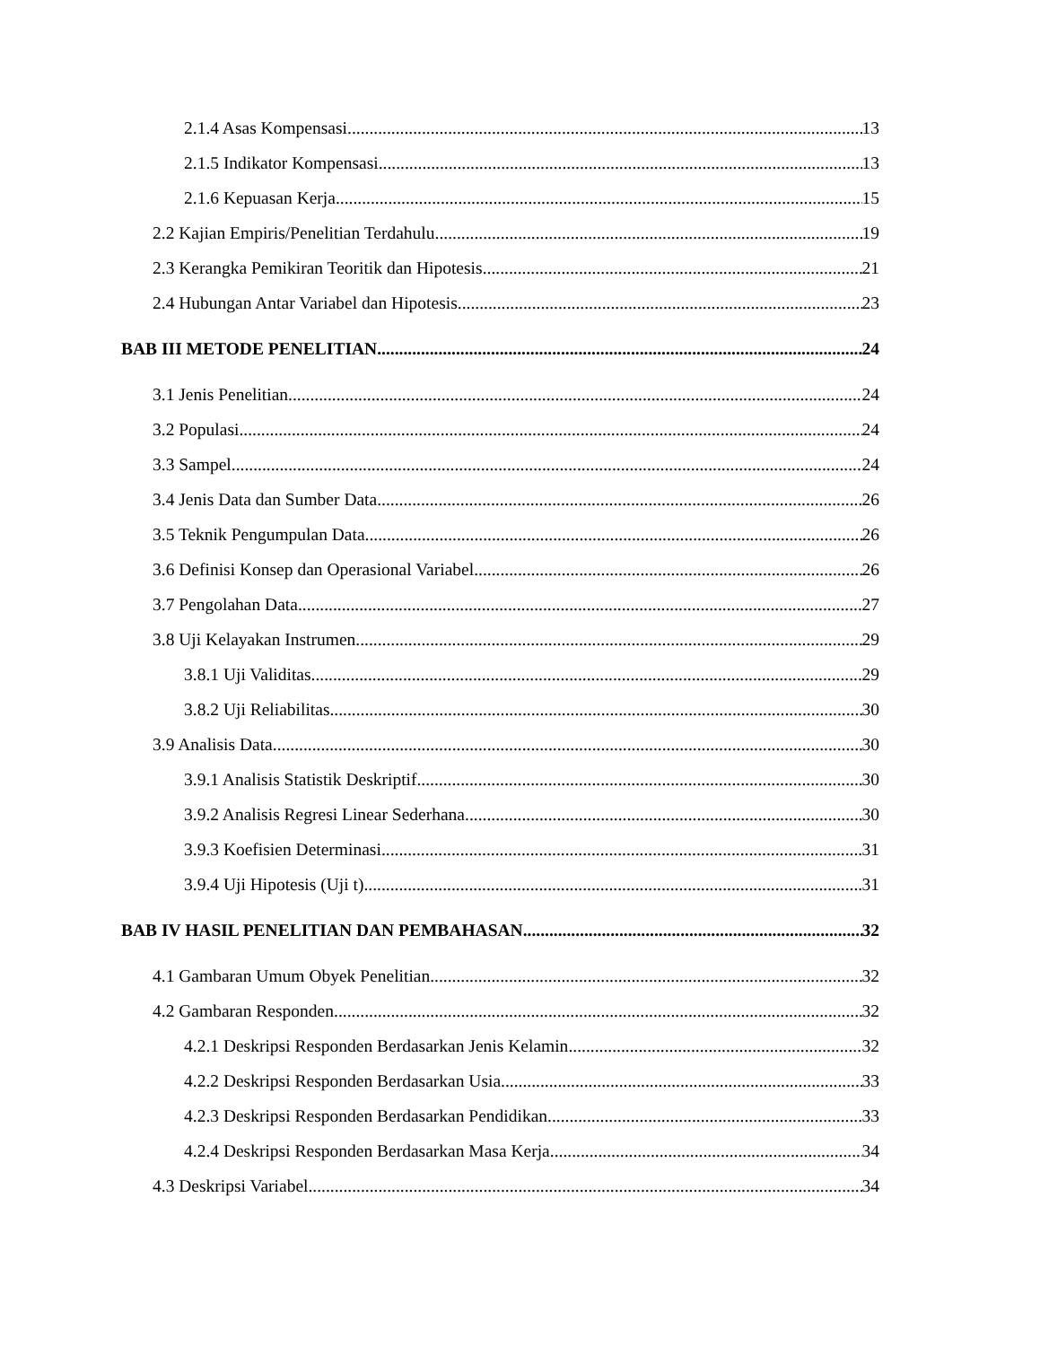2.1.4 Asas Kompensasi 13
2.1.5 Indikator Kompensasi 13
2.1.6 Kepuasan Kerja 15
2.2 Kajian Empiris/Penelitian Terdahulu 19
2.3 Kerangka Pemikiran Teoritik dan Hipotesis 21
2.4 Hubungan Antar Variabel dan Hipotesis 23
BAB III METODE PENELITIAN 24
3.1 Jenis Penelitian 24
3.2 Populasi 24
3.3 Sampel 24
3.4 Jenis Data dan Sumber Data 26
3.5 Teknik Pengumpulan Data 26
3.6 Definisi Konsep dan Operasional Variabel 26
3.7 Pengolahan Data 27
3.8 Uji Kelayakan Instrumen 29
3.8.1 Uji Validitas 29
3.8.2 Uji Reliabilitas 30
3.9 Analisis Data 30
3.9.1 Analisis Statistik Deskriptif 30
3.9.2 Analisis Regresi Linear Sederhana 30
3.9.3 Koefisien Determinasi 31
3.9.4 Uji Hipotesis (Uji t) 31
BAB IV HASIL PENELITIAN DAN PEMBAHASAN 32
4.1 Gambaran Umum Obyek Penelitian 32
4.2 Gambaran Responden 32
4.2.1 Deskripsi Responden Berdasarkan Jenis Kelamin 32
4.2.2 Deskripsi Responden Berdasarkan Usia 33
4.2.3 Deskripsi Responden Berdasarkan Pendidikan 33
4.2.4 Deskripsi Responden Berdasarkan Masa Kerja 34
4.3 Deskripsi Variabel 34